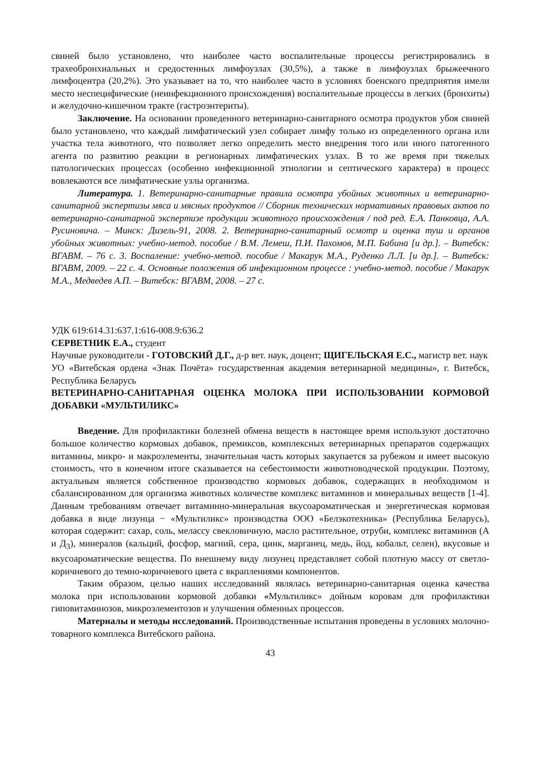свиней было установлено, что наиболее часто воспалительные процессы регистрировались в трахеобронхиальных и средостенных лимфоузлах (30,5%), а также в лимфоузлах брыжеечного лимфоцентра (20,2%). Это указывает на то, что наиболее часто в условиях боенского предприятия имели место неспецифические (неинфекционного происхождения) воспалительные процессы в легких (бронхиты) и желудочно-кишечном тракте (гастроэнтериты).
Заключение. На основании проведенного ветеринарно-санитарного осмотра продуктов убоя свиней было установлено, что каждый лимфатический узел собирает лимфу только из определенного органа или участка тела животного, что позволяет легко определить место внедрения того или иного патогенного агента по развитию реакции в регионарных лимфатических узлах. В то же время при тяжелых патологических процессах (особенно инфекционной этиологии и септического характера) в процесс вовлекаются все лимфатические узлы организма.
Литература. 1. Ветеринарно-санитарные правила осмотра убойных животных и ветеринарно-санитарной экспертизы мяса и мясных продуктов // Сборник технических нормативных правовых актов по ветеринарно-санитарной экспертизе продукции животного происхождения / под ред. Е.А. Панковца, А.А. Русиновича. – Минск: Дизель-91, 2008. 2. Ветеринарно-санитарный осмотр и оценка туш и органов убойных животных: учебно-метод. пособие / В.М. Лемеш, П.И. Пахомов, М.П. Бабина [и др.]. – Витебск: ВГАВМ. – 76 с. 3. Воспаление: учебно-метод. пособие / Макарук М.А., Руденко Л.Л. [и др.]. – Витебск: ВГАВМ, 2009. – 22 с. 4. Основные положения об инфекционном процессе : учебно-метод. пособие / Макарук М.А., Медведев А.П. – Витебск: ВГАВМ, 2008. – 27 с.
УДК 619:614.31:637.1:616-008.9:636.2
СЕРВЕТНИК Е.А., студент
Научные руководители - ГОТОВСКИЙ Д.Г., д-р вет. наук, доцент; ЩИГЕЛЬСКАЯ Е.С., магистр вет. наук
УО «Витебская ордена «Знак Почёта» государственная академия ветеринарной медицины», г. Витебск, Республика Беларусь
ВЕТЕРИНАРНО-САНИТАРНАЯ ОЦЕНКА МОЛОКА ПРИ ИСПОЛЬЗОВАНИИ КОРМОВОЙ ДОБАВКИ «МУЛЬТИЛИКС»
Введение. Для профилактики болезней обмена веществ в настоящее время используют достаточно большое количество кормовых добавок, премиксов, комплексных ветеринарных препаратов содержащих витамины, микро- и макроэлементы, значительная часть которых закупается за рубежом и имеет высокую стоимость, что в конечном итоге сказывается на себестоимости животноводческой продукции. Поэтому, актуальным является собственное производство кормовых добавок, содержащих в необходимом и сбалансированном для организма животных количестве комплекс витаминов и минеральных веществ [1-4]. Данным требованиям отвечает витаминно-минеральная вкусоароматическая и энергетическая кормовая добавка в виде лизунца − «Мультиликс» производства ООО «Белэкотехника» (Республика Беларусь), которая содержит: сахар, соль, мелассу свекловичную, масло растительное, отруби, комплекс витаминов (А и Д<sub>3</sub>), минералов (кальций, фосфор, магний, сера, цинк, марганец, медь, йод, кобальт, селен), вкусовые и вкусоароматические вещества. По внешнему виду лизунец представляет собой плотную массу от светло-коричневого до темно-коричневого цвета с вкраплениями компонентов.
Таким образом, целью наших исследований являлась ветеринарно-санитарная оценка качества молока при использовании кормовой добавки «Мультиликс» дойным коровам для профилактики гиповитаминозов, микроэлементозов и улучшения обменных процессов.
Материалы и методы исследований. Производственные испытания проведены в условиях молочно-товарного комплекса Витебского района.
43